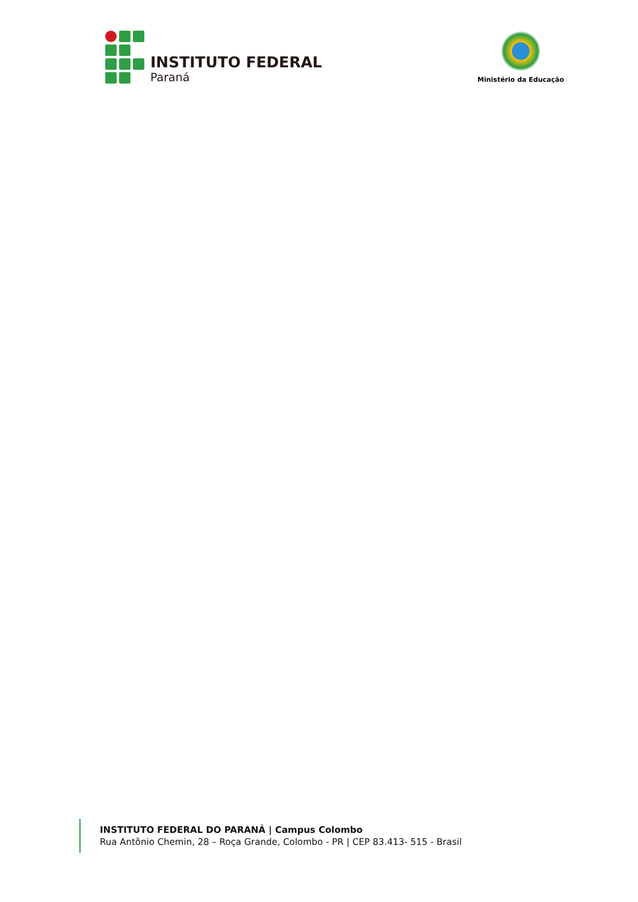INSTITUTO FEDERAL
Paraná
Ministério da Educação
INSTITUTO FEDERAL DO PARANÁ | Campus Colombo
Rua Antônio Chemin, 28 – Roça Grande, Colombo - PR | CEP 83.413- 515 - Brasil